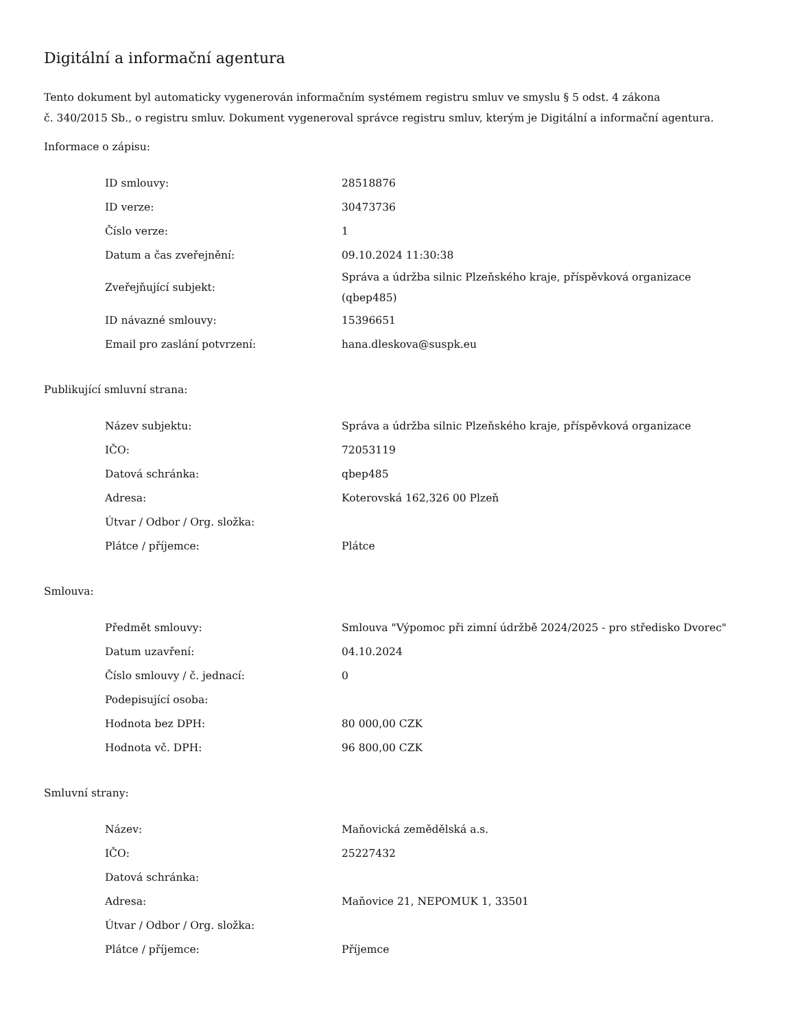Digitální a informační agentura
Tento dokument byl automaticky vygenerován informačním systémem registru smluv ve smyslu § 5 odst. 4 zákona
č. 340/2015 Sb., o registru smluv. Dokument vygeneroval správce registru smluv, kterým je Digitální a informační agentura.
Informace o zápisu:
| ID smlouvy: | 28518876 |
| ID verze: | 30473736 |
| Číslo verze: | 1 |
| Datum a čas zveřejnění: | 09.10.2024 11:30:38 |
| Zveřejňující subjekt: | Správa a údržba silnic Plzeňského kraje, příspěvková organizace (qbep485) |
| ID návazné smlouvy: | 15396651 |
| Email pro zaslání potvrzení: | hana.dleskova@suspk.eu |
Publikující smluvní strana:
| Název subjektu: | Správa a údržba silnic Plzeňského kraje, příspěvková organizace |
| IČO: | 72053119 |
| Datová schránka: | qbep485 |
| Adresa: | Koterovská 162,326 00 Plzeň |
| Útvar / Odbor / Org. složka: | |
| Plátce / příjemce: | Plátce |
Smlouva:
| Předmět smlouvy: | Smlouva "Výpomoc při zimní údržbě 2024/2025 - pro středisko Dvorec" |
| Datum uzavření: | 04.10.2024 |
| Číslo smlouvy / č. jednací: | 0 |
| Podepisující osoba: | |
| Hodnota bez DPH: | 80 000,00 CZK |
| Hodnota vč. DPH: | 96 800,00 CZK |
Smluvní strany:
| Název: | Maňovická zemědělská a.s. |
| IČO: | 25227432 |
| Datová schránka: | |
| Adresa: | Maňovice 21, NEPOMUK 1, 33501 |
| Útvar / Odbor / Org. složka: | |
| Plátce / příjemce: | Příjemce |